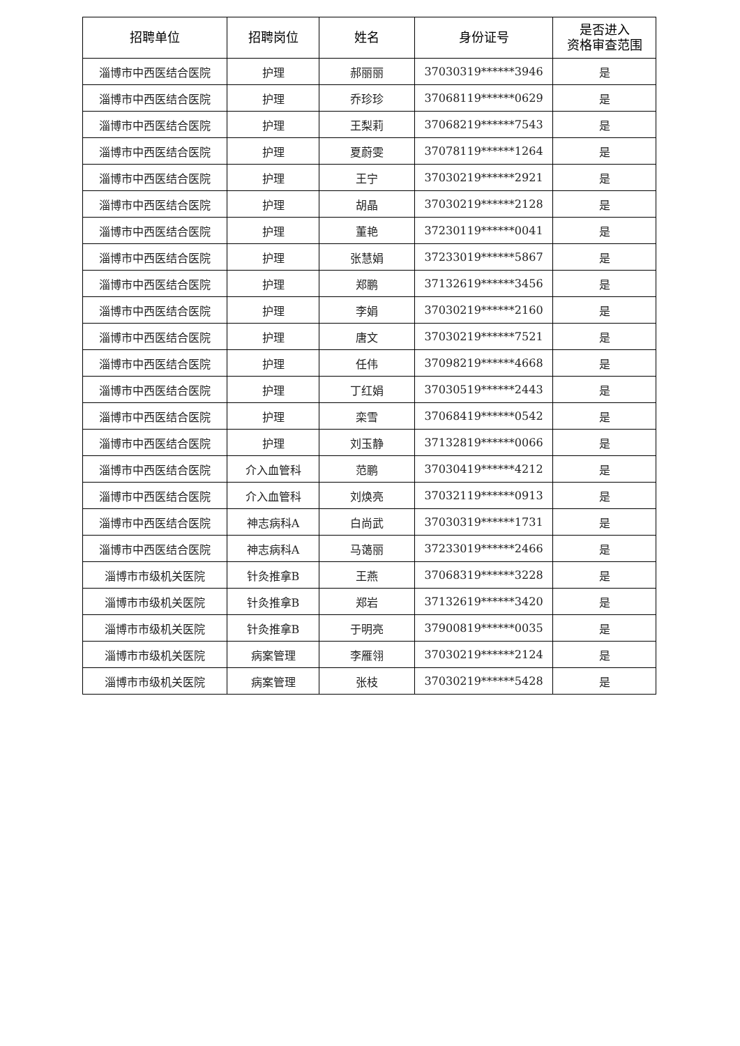| 招聘单位 | 招聘岗位 | 姓名 | 身份证号 | 是否进入 资格审查范围 |
| --- | --- | --- | --- | --- |
| 淄博市中西医结合医院 | 护理 | 郝丽丽 | 37030319******3946 | 是 |
| 淄博市中西医结合医院 | 护理 | 乔珍珍 | 37068119******0629 | 是 |
| 淄博市中西医结合医院 | 护理 | 王梨莉 | 37068219******7543 | 是 |
| 淄博市中西医结合医院 | 护理 | 夏蔚雯 | 37078119******1264 | 是 |
| 淄博市中西医结合医院 | 护理 | 王宁 | 37030219******2921 | 是 |
| 淄博市中西医结合医院 | 护理 | 胡晶 | 37030219******2128 | 是 |
| 淄博市中西医结合医院 | 护理 | 董艳 | 37230119******0041 | 是 |
| 淄博市中西医结合医院 | 护理 | 张慧娟 | 37233019******5867 | 是 |
| 淄博市中西医结合医院 | 护理 | 郑鹏 | 37132619******3456 | 是 |
| 淄博市中西医结合医院 | 护理 | 李娟 | 37030219******2160 | 是 |
| 淄博市中西医结合医院 | 护理 | 唐文 | 37030219******7521 | 是 |
| 淄博市中西医结合医院 | 护理 | 任伟 | 37098219******4668 | 是 |
| 淄博市中西医结合医院 | 护理 | 丁红娟 | 37030519******2443 | 是 |
| 淄博市中西医结合医院 | 护理 | 栾雪 | 37068419******0542 | 是 |
| 淄博市中西医结合医院 | 护理 | 刘玉静 | 37132819******0066 | 是 |
| 淄博市中西医结合医院 | 介入血管科 | 范鹏 | 37030419******4212 | 是 |
| 淄博市中西医结合医院 | 介入血管科 | 刘焕亮 | 37032119******0913 | 是 |
| 淄博市中西医结合医院 | 神志病科A | 白尚武 | 37030319******1731 | 是 |
| 淄博市中西医结合医院 | 神志病科A | 马蔼丽 | 37233019******2466 | 是 |
| 淄博市市级机关医院 | 针灸推拿B | 王燕 | 37068319******3228 | 是 |
| 淄博市市级机关医院 | 针灸推拿B | 郑岩 | 37132619******3420 | 是 |
| 淄博市市级机关医院 | 针灸推拿B | 于明亮 | 37900819******0035 | 是 |
| 淄博市市级机关医院 | 病案管理 | 李雁翎 | 37030219******2124 | 是 |
| 淄博市市级机关医院 | 病案管理 | 张枝 | 37030219******5428 | 是 |